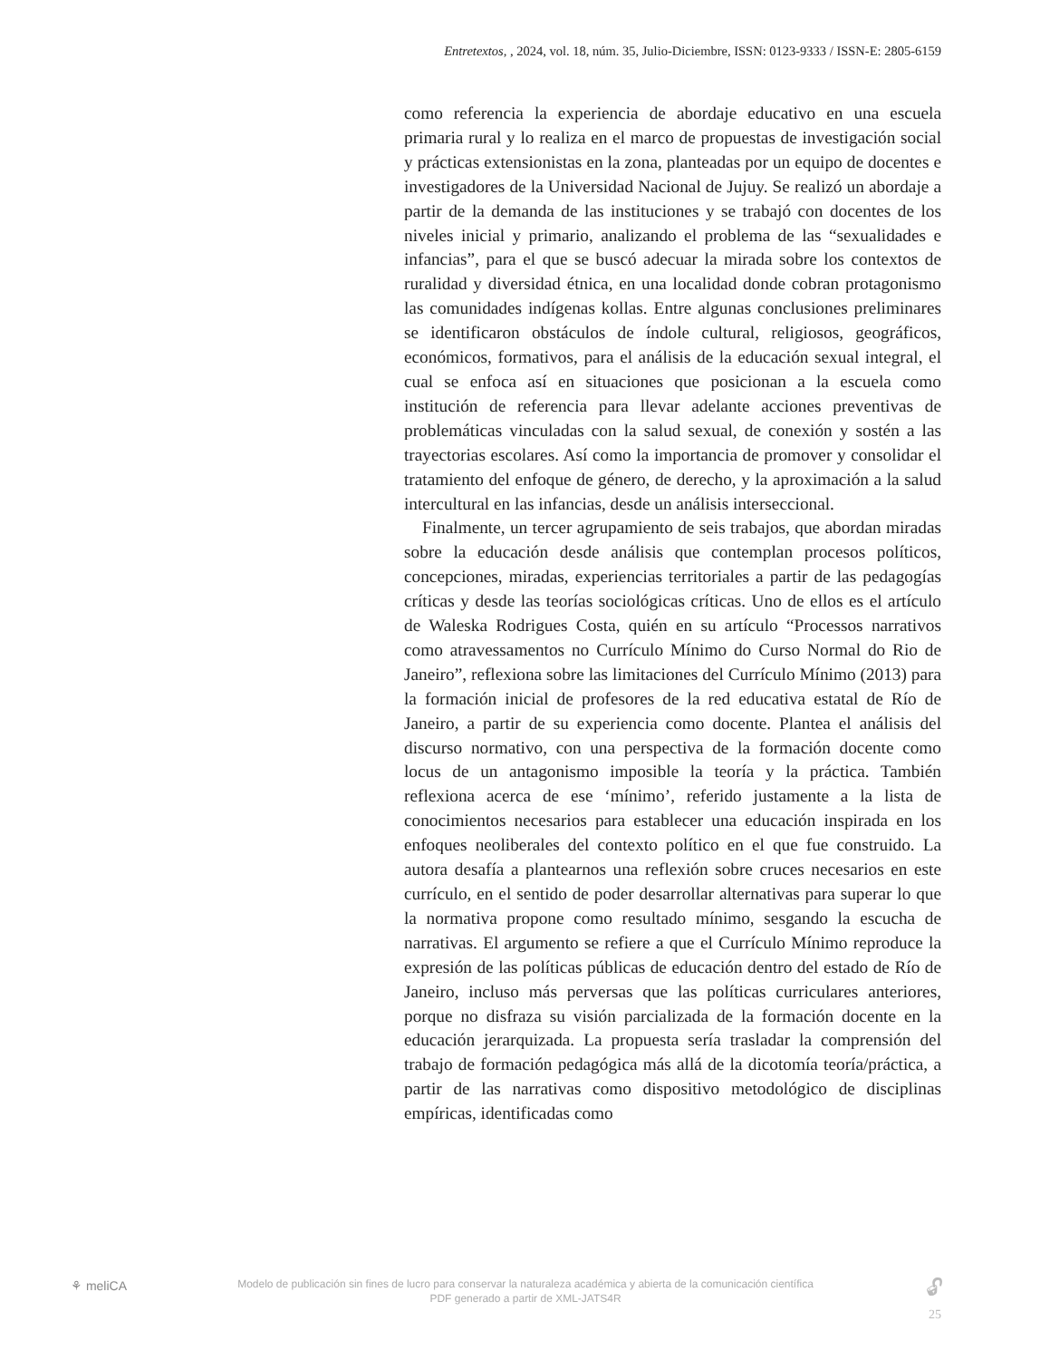Entretextos, , 2024, vol. 18, núm. 35, Julio-Diciembre, ISSN: 0123-9333 / ISSN-E: 2805-6159
como referencia la experiencia de abordaje educativo en una escuela primaria rural y lo realiza en el marco de propuestas de investigación social y prácticas extensionistas en la zona, planteadas por un equipo de docentes e investigadores de la Universidad Nacional de Jujuy. Se realizó un abordaje a partir de la demanda de las instituciones y se trabajó con docentes de los niveles inicial y primario, analizando el problema de las “sexualidades e infancias”, para el que se buscó adecuar la mirada sobre los contextos de ruralidad y diversidad étnica, en una localidad donde cobran protagonismo las comunidades indígenas kollas. Entre algunas conclusiones preliminares se identificaron obstáculos de índole cultural, religiosos, geográficos, económicos, formativos, para el análisis de la educación sexual integral, el cual se enfoca así en situaciones que posicionan a la escuela como institución de referencia para llevar adelante acciones preventivas de problemáticas vinculadas con la salud sexual, de conexión y sostén a las trayectorias escolares. Así como la importancia de promover y consolidar el tratamiento del enfoque de género, de derecho, y la aproximación a la salud intercultural en las infancias, desde un análisis interseccional.
Finalmente, un tercer agrupamiento de seis trabajos, que abordan miradas sobre la educación desde análisis que contemplan procesos políticos, concepciones, miradas, experiencias territoriales a partir de las pedagogías críticas y desde las teorías sociológicas críticas. Uno de ellos es el artículo de Waleska Rodrigues Costa, quién en su artículo “Processos narrativos como atravessamentos no Currículo Mínimo do Curso Normal do Rio de Janeiro”, reflexiona sobre las limitaciones del Currículo Mínimo (2013) para la formación inicial de profesores de la red educativa estatal de Río de Janeiro, a partir de su experiencia como docente. Plantea el análisis del discurso normativo, con una perspectiva de la formación docente como locus de un antagonismo imposible la teoría y la práctica. También reflexiona acerca de ese ‘mínimo’, referido justamente a la lista de conocimientos necesarios para establecer una educación inspirada en los enfoques neoliberales del contexto político en el que fue construido. La autora desafía a plantearnos una reflexión sobre cruces necesarios en este currículo, en el sentido de poder desarrollar alternativas para superar lo que la normativa propone como resultado mínimo, sesgando la escucha de narrativas. El argumento se refiere a que el Currículo Mínimo reproduce la expresión de las políticas públicas de educación dentro del estado de Río de Janeiro, incluso más perversas que las políticas curriculares anteriores, porque no disfraza su visión parcializada de la formación docente en la educación jerarquizada. La propuesta sería trasladar la comprensión del trabajo de formación pedagógica más allá de la dicotomía teoría/práctica, a partir de las narrativas como dispositivo metodológico de disciplinas empíricas, identificadas como
⚘ meliCA
Modelo de publicación sin fines de lucro para conservar la naturaleza académica y abierta de la comunicación científica
PDF generado a partir de XML-JATS4R
🔓︎
25